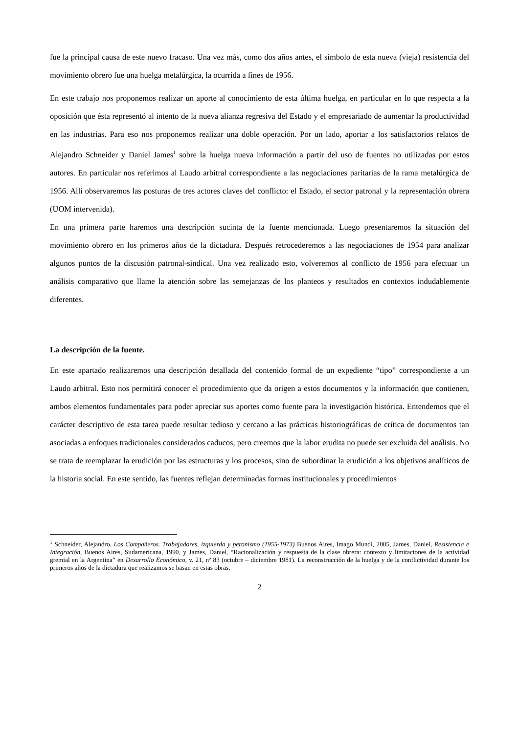fue la principal causa de este nuevo fracaso. Una vez más, como dos años antes, el símbolo de esta nueva (vieja) resistencia del movimiento obrero fue una huelga metalúrgica, la ocurrida a fines de 1956.
En este trabajo nos proponemos realizar un aporte al conocimiento de esta última huelga, en particular en lo que respecta a la oposición que ésta representó al intento de la nueva alianza regresiva del Estado y el empresariado de aumentar la productividad en las industrias. Para eso nos proponemos realizar una doble operación. Por un lado, aportar a los satisfactorios relatos de Alejandro Schneider y Daniel James<sup>1</sup> sobre la huelga nueva información a partir del uso de fuentes no utilizadas por estos autores. En particular nos referimos al Laudo arbitral correspondiente a las negociaciones paritarias de la rama metalúrgica de 1956. Allí observaremos las posturas de tres actores claves del conflicto: el Estado, el sector patronal y la representación obrera (UOM intervenida).
En una primera parte haremos una descripción sucinta de la fuente mencionada. Luego presentaremos la situación del movimiento obrero en los primeros años de la dictadura. Después retrocederemos a las negociaciones de 1954 para analizar algunos puntos de la discusión patronal-sindical. Una vez realizado esto, volveremos al conflicto de 1956 para efectuar un análisis comparativo que llame la atención sobre las semejanzas de los planteos y resultados en contextos indudablemente diferentes.
La descripción de la fuente.
En este apartado realizaremos una descripción detallada del contenido formal de un expediente “tipo” correspondiente a un Laudo arbitral. Esto nos permitirá conocer el procedimiento que da origen a estos documentos y la información que contienen, ambos elementos fundamentales para poder apreciar sus aportes como fuente para la investigación histórica. Entendemos que el carácter descriptivo de esta tarea puede resultar tedioso y cercano a las prácticas historiográficas de crítica de documentos tan asociadas a enfoques tradicionales considerados caducos, pero creemos que la labor erudita no puede ser excluida del análisis. No se trata de reemplazar la erudición por las estructuras y los procesos, sino de subordinar la erudición a los objetivos analíticos de la historia social. En este sentido, las fuentes reflejan determinadas formas institucionales y procedimientos
<sup>1</sup> Schneider, Alejandro. Los Compañeros. Trabajadores, izquierda y peronismo (1955-1973) Buenos Aires, Imago Mundi, 2005, James, Daniel, Resistencia e Integración, Buenos Aires, Sudamericana, 1990, y James, Daniel, “Racionalización y respuesta de la clase obrera: contexto y limitaciones de la actividad gremial en la Argentina” en Desarrollo Económico, v. 21, nº 83 (octubre – diciembre 1981). La reconstrucción de la huelga y de la conflictividad durante los primeros años de la dictadura que realizamos se basan en estas obras.
2